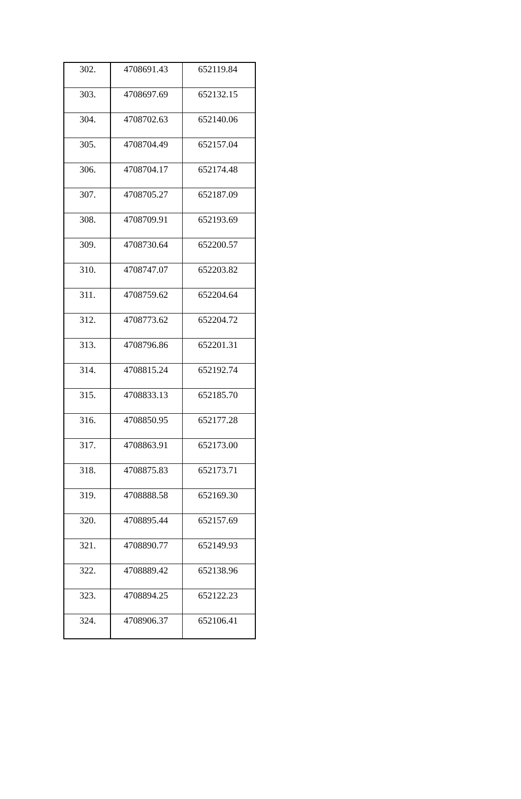| 302. | 4708691.43 | 652119.84 |
| 303. | 4708697.69 | 652132.15 |
| 304. | 4708702.63 | 652140.06 |
| 305. | 4708704.49 | 652157.04 |
| 306. | 4708704.17 | 652174.48 |
| 307. | 4708705.27 | 652187.09 |
| 308. | 4708709.91 | 652193.69 |
| 309. | 4708730.64 | 652200.57 |
| 310. | 4708747.07 | 652203.82 |
| 311. | 4708759.62 | 652204.64 |
| 312. | 4708773.62 | 652204.72 |
| 313. | 4708796.86 | 652201.31 |
| 314. | 4708815.24 | 652192.74 |
| 315. | 4708833.13 | 652185.70 |
| 316. | 4708850.95 | 652177.28 |
| 317. | 4708863.91 | 652173.00 |
| 318. | 4708875.83 | 652173.71 |
| 319. | 4708888.58 | 652169.30 |
| 320. | 4708895.44 | 652157.69 |
| 321. | 4708890.77 | 652149.93 |
| 322. | 4708889.42 | 652138.96 |
| 323. | 4708894.25 | 652122.23 |
| 324. | 4708906.37 | 652106.41 |